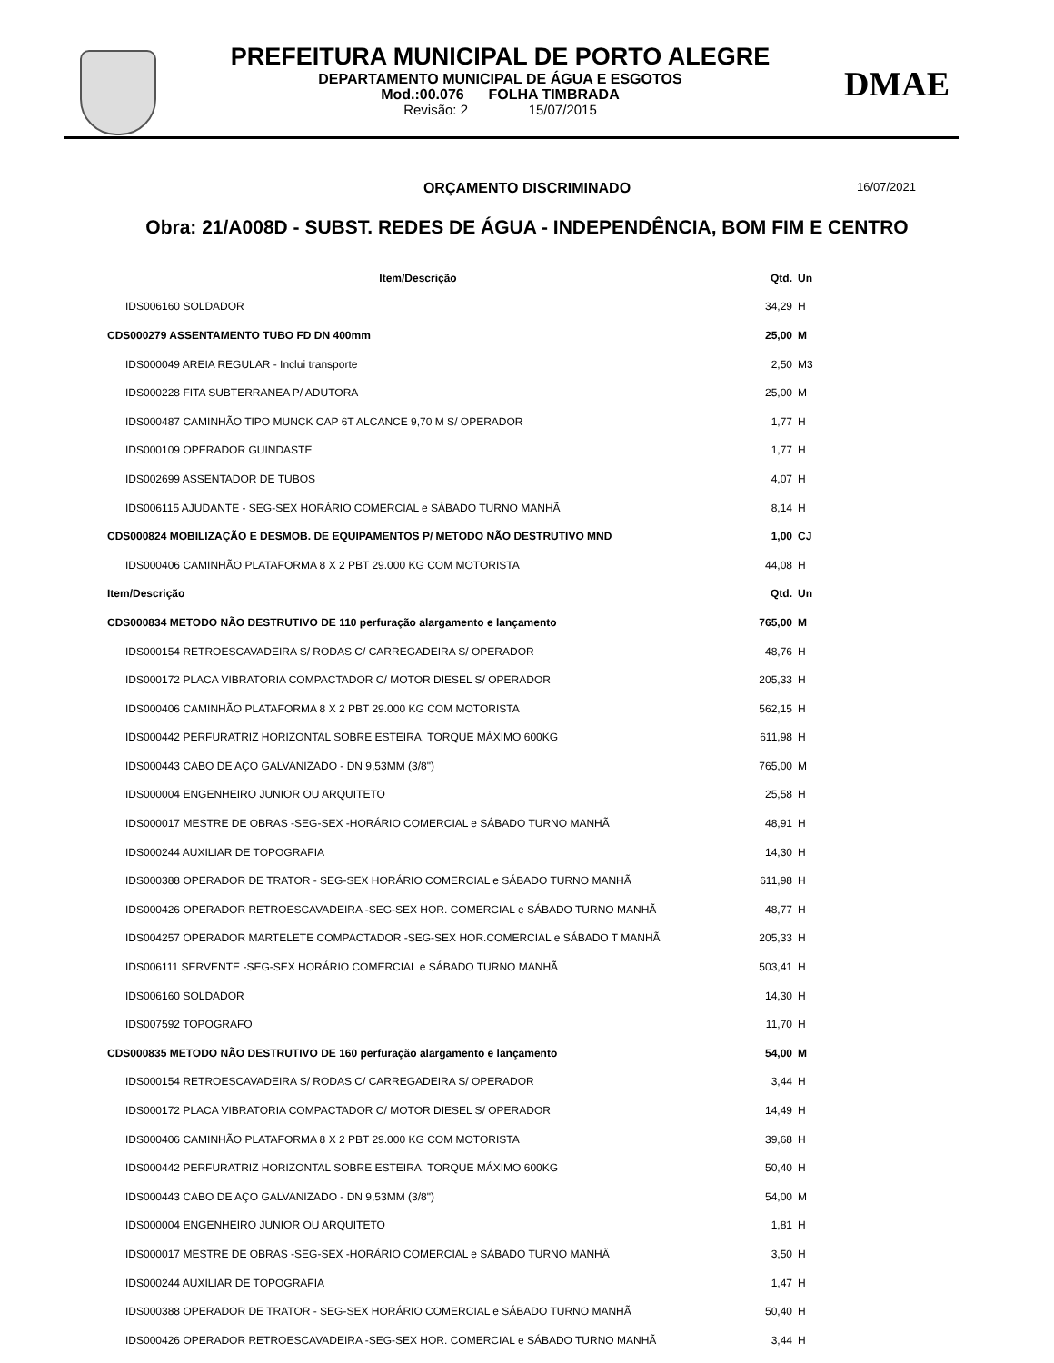PREFEITURA MUNICIPAL DE PORTO ALEGRE
DEPARTAMENTO MUNICIPAL DE ÁGUA E ESGOTOS
Mod.:00.076 FOLHA TIMBRADA
Revisão: 2 15/07/2015
DMAE
ORÇAMENTO DISCRIMINADO 16/07/2021
Obra: 21/A008D - SUBST. REDES DE ÁGUA - INDEPENDÊNCIA, BOM FIM E CENTRO
| Item/Descrição | Qtd. | Un |
| --- | --- | --- |
| IDS006160 SOLDADOR | 34,29 | H |
| CDS000279 ASSENTAMENTO TUBO FD DN 400mm | 25,00 | M |
| IDS000049 AREIA REGULAR - Inclui transporte | 2,50 | M3 |
| IDS000228 FITA SUBTERRANEA P/ ADUTORA | 25,00 | M |
| IDS000487 CAMINHÃO TIPO MUNCK CAP 6T ALCANCE 9,70 M S/ OPERADOR | 1,77 | H |
| IDS000109 OPERADOR GUINDASTE | 1,77 | H |
| IDS002699 ASSENTADOR DE TUBOS | 4,07 | H |
| IDS006115 AJUDANTE - SEG-SEX HORÁRIO COMERCIAL e SÁBADO TURNO MANHÃ | 8,14 | H |
| CDS000824 MOBILIZAÇÃO E DESMOB. DE EQUIPAMENTOS P/ METODO NÃO DESTRUTIVO MND | 1,00 | CJ |
| IDS000406 CAMINHÃO PLATAFORMA 8 X 2 PBT 29.000 KG COM MOTORISTA | 44,08 | H |
| Item/Descrição | Qtd. | Un |
| CDS000834 METODO NÃO DESTRUTIVO DE 110 perfuração alargamento e lançamento | 765,00 | M |
| IDS000154 RETROESCAVADEIRA S/ RODAS C/ CARREGADEIRA S/ OPERADOR | 48,76 | H |
| IDS000172 PLACA VIBRATORIA COMPACTADOR C/ MOTOR DIESEL S/ OPERADOR | 205,33 | H |
| IDS000406 CAMINHÃO PLATAFORMA 8 X 2 PBT 29.000 KG COM MOTORISTA | 562,15 | H |
| IDS000442 PERFURATRIZ HORIZONTAL SOBRE ESTEIRA, TORQUE MÁXIMO 600KG | 611,98 | H |
| IDS000443 CABO DE AÇO GALVANIZADO - DN 9,53MM (3/8") | 765,00 | M |
| IDS000004 ENGENHEIRO JUNIOR OU ARQUITETO | 25,58 | H |
| IDS000017 MESTRE DE OBRAS -SEG-SEX -HORÁRIO COMERCIAL e SÁBADO TURNO MANHÃ | 48,91 | H |
| IDS000244 AUXILIAR DE TOPOGRAFIA | 14,30 | H |
| IDS000388 OPERADOR DE TRATOR - SEG-SEX HORÁRIO COMERCIAL e SÁBADO TURNO MANHÃ | 611,98 | H |
| IDS000426 OPERADOR RETROESCAVADEIRA -SEG-SEX HOR. COMERCIAL e SÁBADO TURNO MANHÃ | 48,77 | H |
| IDS004257 OPERADOR MARTELETE COMPACTADOR -SEG-SEX HOR.COMERCIAL e SÁBADO T MANHÃ | 205,33 | H |
| IDS006111 SERVENTE -SEG-SEX HORÁRIO COMERCIAL e SÁBADO TURNO MANHÃ | 503,41 | H |
| IDS006160 SOLDADOR | 14,30 | H |
| IDS007592 TOPOGRAFO | 11,70 | H |
| CDS000835 METODO NÃO DESTRUTIVO DE 160 perfuração alargamento e lançamento | 54,00 | M |
| IDS000154 RETROESCAVADEIRA S/ RODAS C/ CARREGADEIRA S/ OPERADOR | 3,44 | H |
| IDS000172 PLACA VIBRATORIA COMPACTADOR C/ MOTOR DIESEL S/ OPERADOR | 14,49 | H |
| IDS000406 CAMINHÃO PLATAFORMA 8 X 2 PBT 29.000 KG COM MOTORISTA | 39,68 | H |
| IDS000442 PERFURATRIZ HORIZONTAL SOBRE ESTEIRA, TORQUE MÁXIMO 600KG | 50,40 | H |
| IDS000443 CABO DE AÇO GALVANIZADO - DN 9,53MM (3/8") | 54,00 | M |
| IDS000004 ENGENHEIRO JUNIOR OU ARQUITETO | 1,81 | H |
| IDS000017 MESTRE DE OBRAS -SEG-SEX -HORÁRIO COMERCIAL e SÁBADO TURNO MANHÃ | 3,50 | H |
| IDS000244 AUXILIAR DE TOPOGRAFIA | 1,47 | H |
| IDS000388 OPERADOR DE TRATOR - SEG-SEX HORÁRIO COMERCIAL e SÁBADO TURNO MANHÃ | 50,40 | H |
| IDS000426 OPERADOR RETROESCAVADEIRA -SEG-SEX HOR. COMERCIAL e SÁBADO TURNO MANHÃ | 3,44 | H |